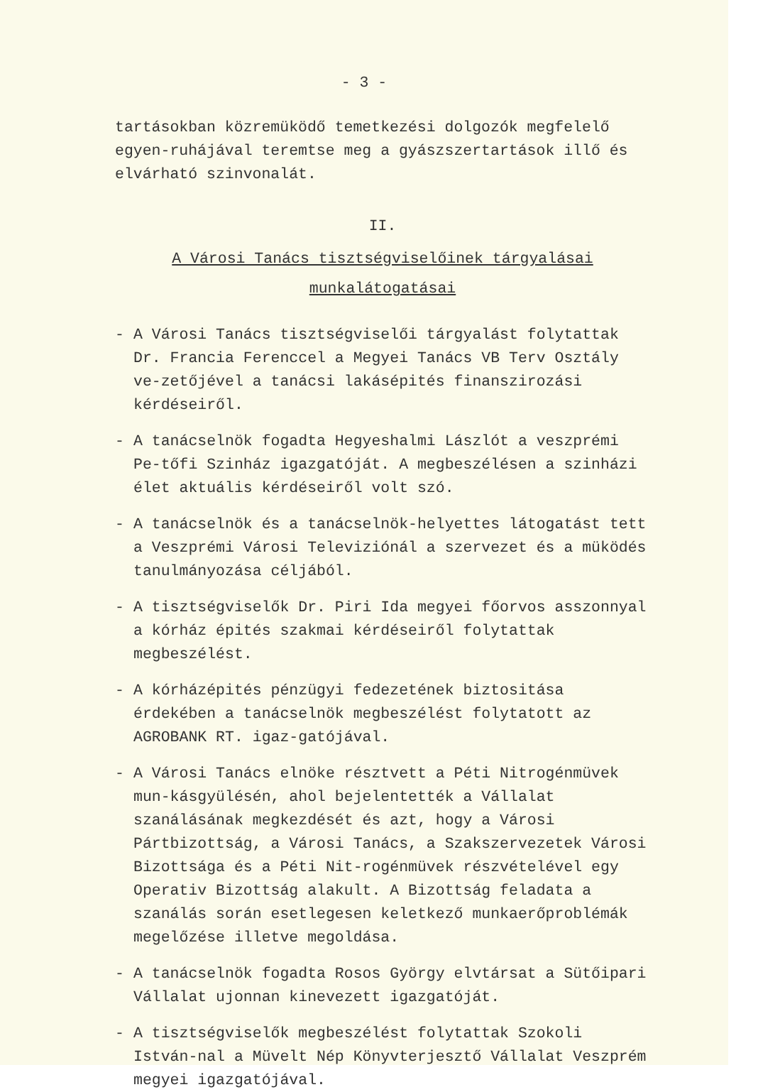- 3 -
tartásokban közremüködő temetkezési dolgozók megfelelő egyen-ruhájával teremtse meg a gyászszertartások illő és elvárható szinvonalát.
II.
A Városi Tanács tisztségviselőinek tárgyalásai
munkalátogatásai
- A Városi Tanács tisztségviselői tárgyalást folytattak Dr. Francia Ferenccel a Megyei Tanács VB Terv Osztály ve-zetőjével a tanácsi lakásépités finanszirozási kérdéseiről.
- A tanácselnök fogadta Hegyeshalmi Lászlót a veszprémi Pe-tőfi Szinház igazgatóját. A megbeszélésen a szinházi élet aktuális kérdéseiről volt szó.
- A tanácselnök és a tanácselnök-helyettes látogatást tett a Veszprémi Városi Televiziónál a szervezet és a müködés tanulmányozása céljából.
- A tisztségviselők Dr. Piri Ida megyei főorvos asszonnyal a kórház épités szakmai kérdéseiről folytattak megbeszélést.
- A kórházépités pénzügyi fedezetének biztositása érdekében a tanácselnök megbeszélést folytatott az AGROBANK RT. igaz-gatójával.
- A Városi Tanács elnöke résztvett a Péti Nitrogénmüvek mun-kásgyülésén, ahol bejelentették a Vállalat szanálásának megkezdését és azt, hogy a Városi Pártbizottság, a Városi Tanács, a Szakszervezetek Városi Bizottsága és a Péti Nit-rogénmüvek részvételével egy Operativ Bizottság alakult. A Bizottság feladata a szanálás során esetlegesen keletkező munkaerőproblémák megelőzése illetve megoldása.
- A tanácselnök fogadta Rosos György elvtársat a Sütőipari Vállalat ujonnan kinevezett igazgatóját.
- A tisztségviselők megbeszélést folytattak Szokoli István-nal a Müvelt Nép Könyvterjesztő Vállalat Veszprém megyei igazgatójával.